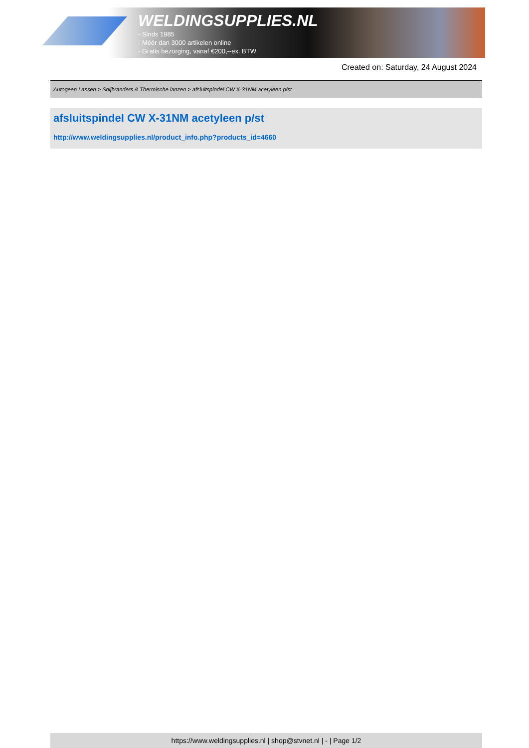WELDINGSUPPLIES.NL
- Sinds 1985
- Méér dan 3000 artikelen online
- Gratis bezorging, vanaf €200,--ex. BTW
Created on: Saturday, 24 August 2024
Autogeen Lassen > Snijbranders & Thermische lanzen > afsluitspindel CW X-31NM acetyleen p/st
afsluitspindel CW X-31NM acetyleen p/st
http://www.weldingsupplies.nl/product_info.php?products_id=4660
https://www.weldingsupplies.nl | shop@stvnet.nl | - | Page 1/2